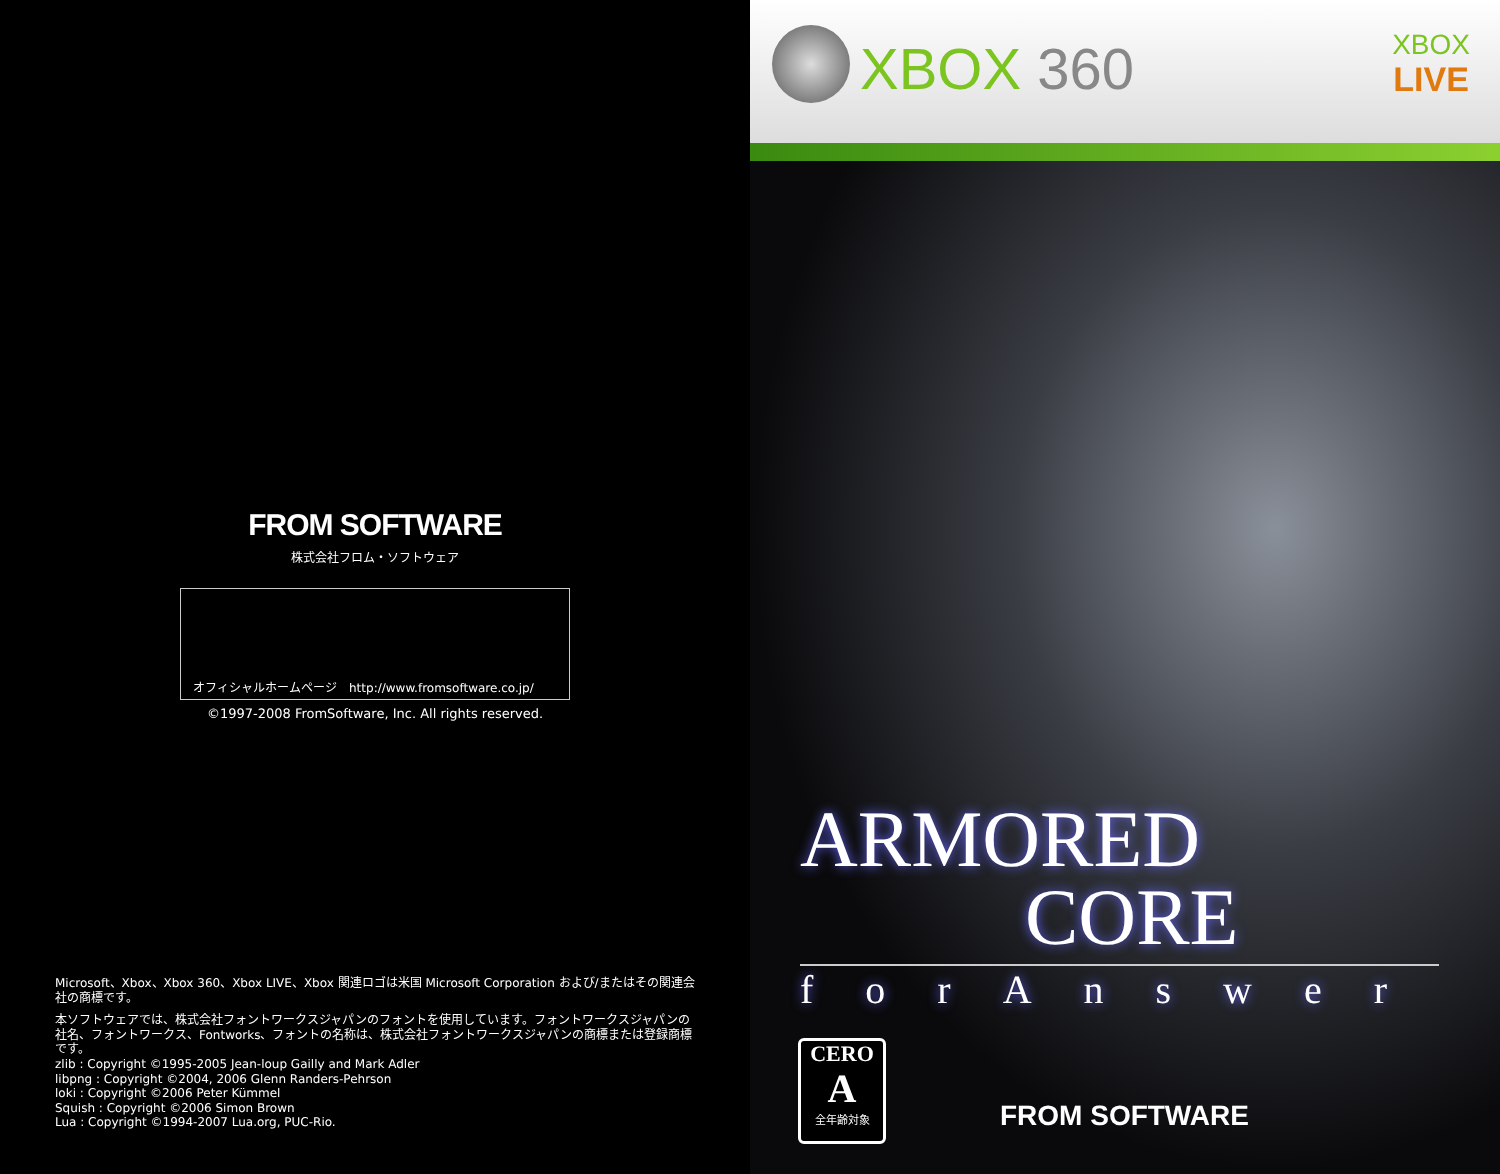FROM SOFTWARE
株式会社フロム・ソフトウェア
オフィシャルホームページ　http://www.fromsoftware.co.jp/
©1997-2008 FromSoftware, Inc. All rights reserved.
Microsoft、Xbox、Xbox 360、Xbox LIVE、Xbox 関連ロゴは米国 Microsoft Corporation および/またはその関連会社の商標です。
本ソフトウェアでは、株式会社フォントワークスジャパンのフォントを使用しています。フォントワークスジャパンの社名、フォントワークス、Fontworks、フォントの名称は、株式会社フォントワークスジャパンの商標または登録商標です。
zlib : Copyright ©1995-2005 Jean-loup Gailly and Mark Adler
libpng : Copyright ©2004, 2006 Glenn Randers-Pehrson
loki : Copyright ©2006 Peter Kümmel
Squish : Copyright ©2006 Simon Brown
Lua : Copyright ©1994-2007 Lua.org, PUC-Rio.
XBOX 360
XBOX
LIVE
ARMORED
CORE
forAnswer
CERO
A
全年齢対象
FROM SOFTWARE